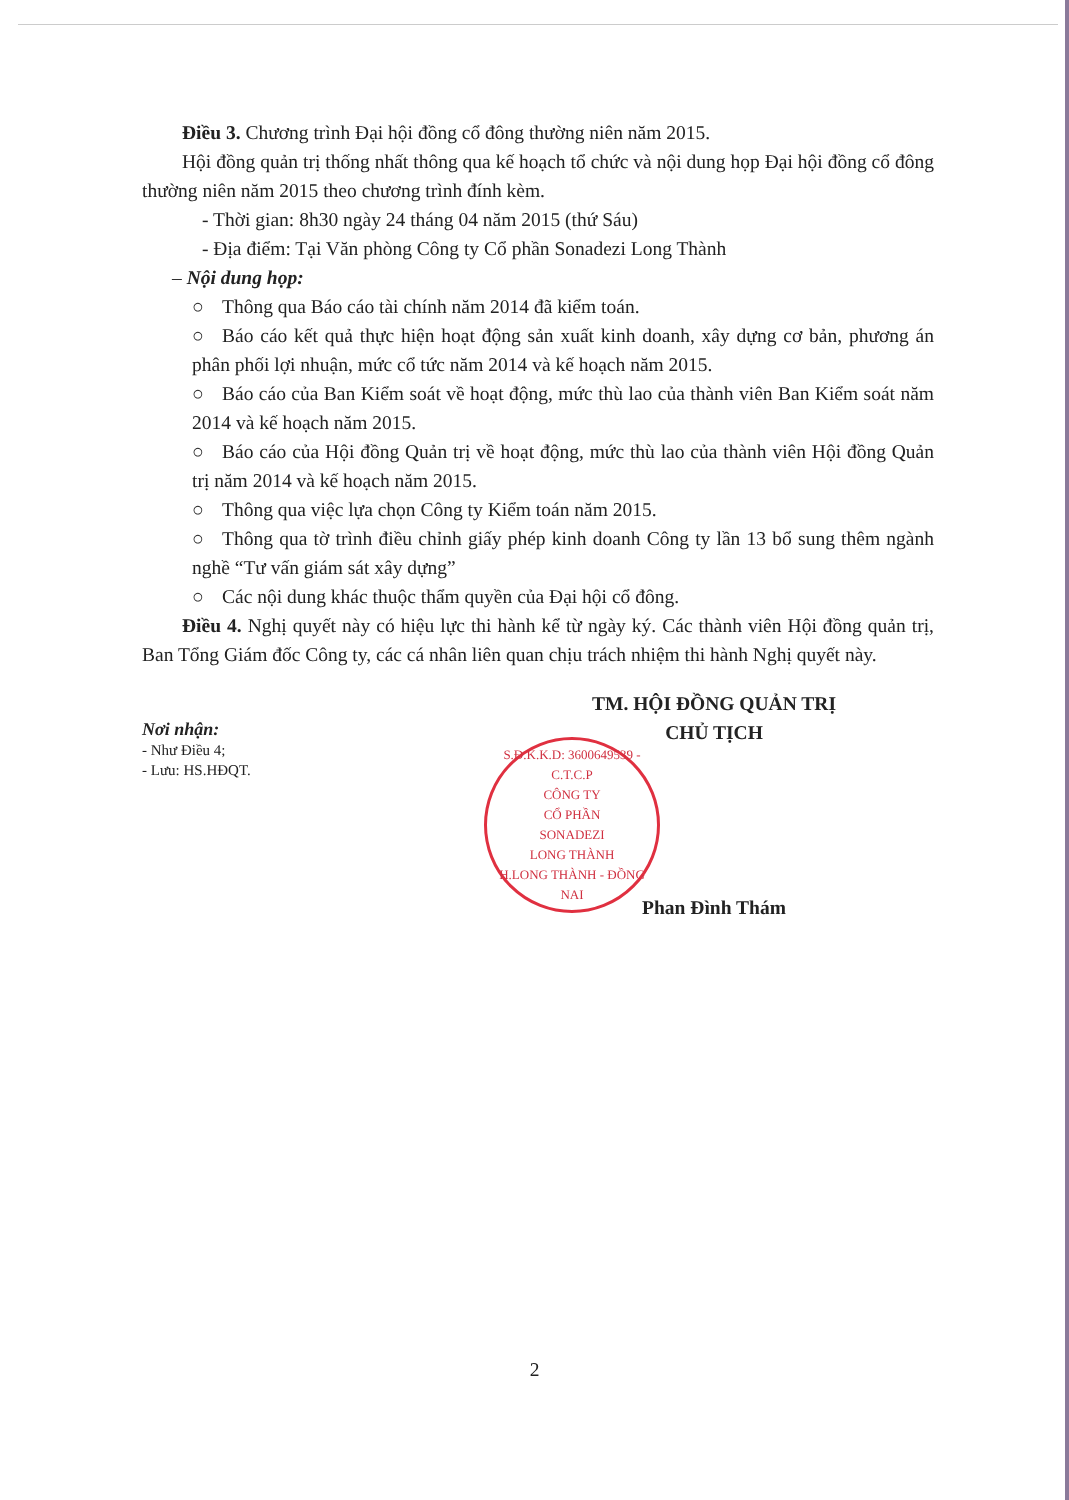Điều 3. Chương trình Đại hội đồng cổ đông thường niên năm 2015.
Hội đồng quản trị thống nhất thông qua kế hoạch tổ chức và nội dung họp Đại hội đồng cổ đông thường niên năm 2015 theo chương trình đính kèm.
- Thời gian: 8h30 ngày 24 tháng 04 năm 2015 (thứ Sáu)
- Địa điểm: Tại Văn phòng Công ty Cổ phần Sonadezi Long Thành
– Nội dung họp:
○ Thông qua Báo cáo tài chính năm 2014 đã kiểm toán.
○ Báo cáo kết quả thực hiện hoạt động sản xuất kinh doanh, xây dựng cơ bản, phương án phân phối lợi nhuận, mức cổ tức năm 2014 và kế hoạch năm 2015.
○ Báo cáo của Ban Kiểm soát về hoạt động, mức thù lao của thành viên Ban Kiểm soát năm 2014 và kế hoạch năm 2015.
○ Báo cáo của Hội đồng Quản trị về hoạt động, mức thù lao của thành viên Hội đồng Quản trị năm 2014 và kế hoạch năm 2015.
○ Thông qua việc lựa chọn Công ty Kiểm toán năm 2015.
○ Thông qua tờ trình điều chỉnh giấy phép kinh doanh Công ty lần 13 bổ sung thêm ngành nghề “Tư vấn giám sát xây dựng”
○ Các nội dung khác thuộc thẩm quyền của Đại hội cổ đông.
Điều 4. Nghị quyết này có hiệu lực thi hành kể từ ngày ký. Các thành viên Hội đồng quản trị, Ban Tổng Giám đốc Công ty, các cá nhân liên quan chịu trách nhiệm thi hành Nghị quyết này.
Nơi nhận:
- Như Điều 4;
- Lưu: HS.HĐQT.
TM. HỘI ĐỒNG QUẢN TRỊ
CHỦ TỊCH
S.Đ.K.K.D: 3600649539 - C.T.C.P
CÔNG TY
CỔ PHẦN
SONADEZI
LONG THÀNH
H.LONG THÀNH - ĐỒNG NAI
Phan Đình Thám
2